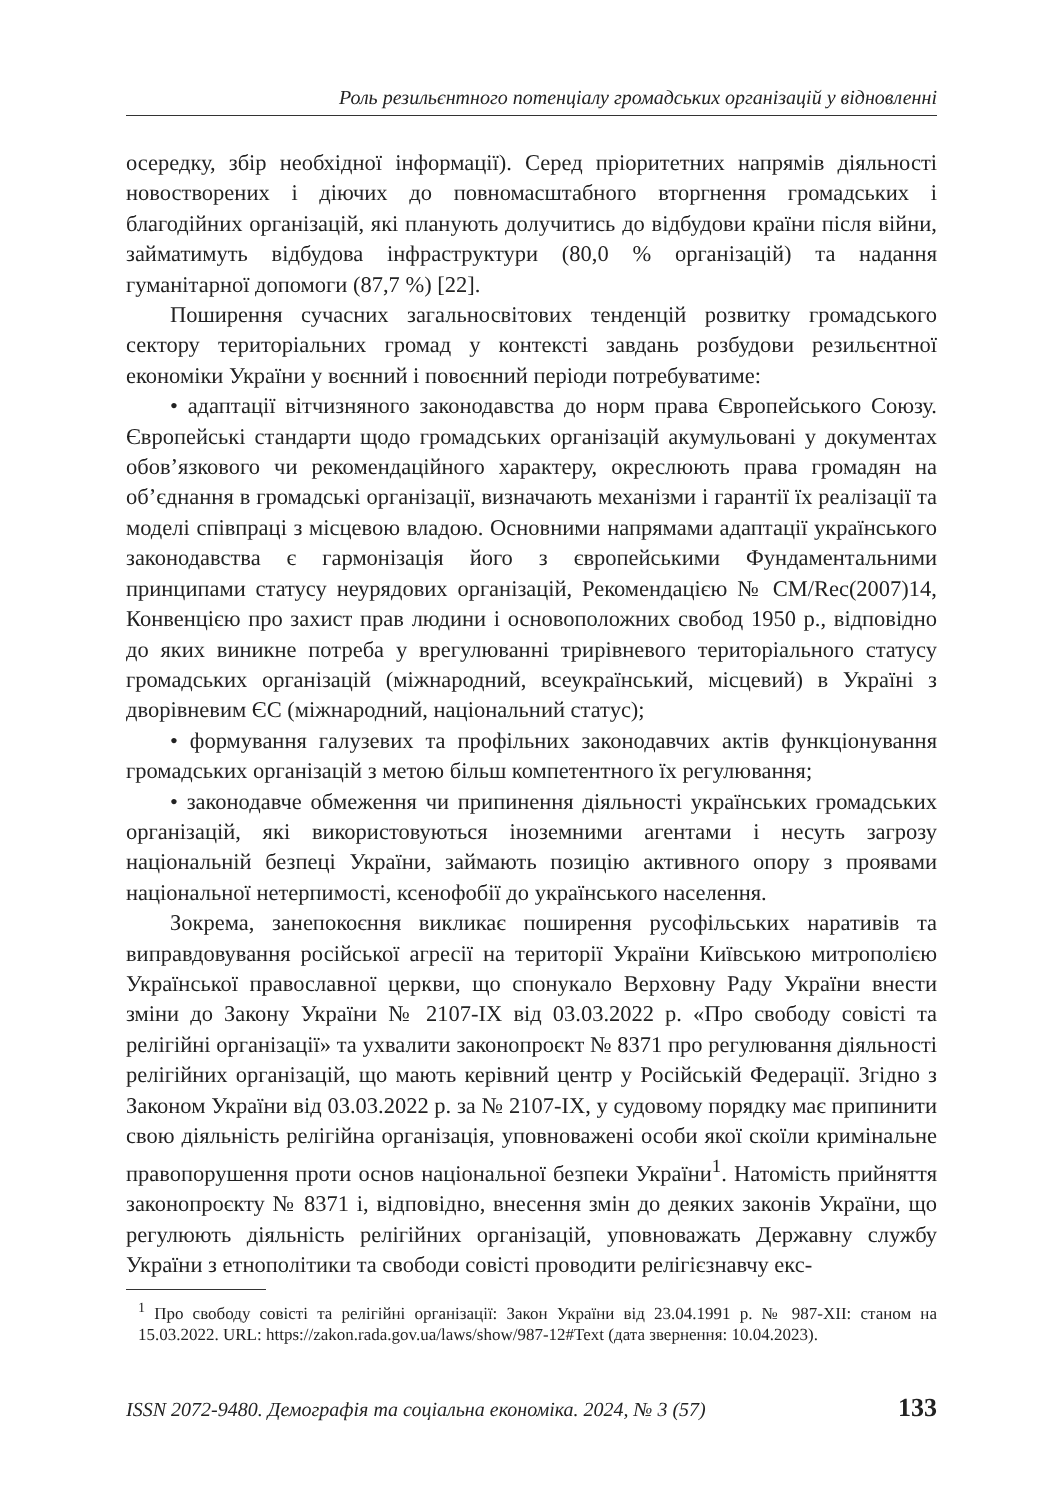Роль резильєнтного потенціалу громадських організацій у відновленні
осередку, збір необхідної інформації). Серед пріоритетних напрямів діяльності новостворених і діючих до повномасштабного вторгнення громадських і благодійних організацій, які планують долучитись до відбудови країни після війни, займатимуть відбудова інфраструктури (80,0 % організацій) та надання гуманітарної допомоги (87,7 %) [22].
Поширення сучасних загальносвітових тенденцій розвитку громадського сектору територіальних громад у контексті завдань розбудови резильєнтної економіки України у воєнний і повоєнний періоди потребуватиме:
• адаптації вітчизняного законодавства до норм права Європейського Союзу. Європейські стандарти щодо громадських організацій акумульовані у документах обов’язкового чи рекомендаційного характеру, окреслюють права громадян на об’єднання в громадські організації, визначають механізми і гарантії їх реалізації та моделі співпраці з місцевою владою. Основними напрямами адаптації українського законодавства є гармонізація його з європейськими Фундаментальними принципами статусу неурядових організацій, Рекомендацією № CM/Rec(2007)14, Конвенцією про захист прав людини і основоположних свобод 1950 р., відповідно до яких виникне потреба у врегулюванні трирівневого територіального статусу громадських організацій (міжнародний, всеукраїнський, місцевий) в Україні з дворівневим ЄС (міжнародний, національний статус);
• формування галузевих та профільних законодавчих актів функціонування громадських організацій з метою більш компетентного їх регулювання;
• законодавче обмеження чи припинення діяльності українських громадських організацій, які використовуються іноземними агентами і несуть загрозу національній безпеці України, займають позицію активного опору з проявами національної нетерпимості, ксенофобії до українського населення.
Зокрема, занепокоєння викликає поширення русофільських наративів та виправдовування російської агресії на території України Київською митрополією Української православної церкви, що спонукало Верховну Раду України внести зміни до Закону України № 2107-IX від 03.03.2022 р. «Про свободу совісті та релігійні організації» та ухвалити законопроєкт № 8371 про регулювання діяльності релігійних організацій, що мають керівний центр у Російській Федерації. Згідно з Законом України від 03.03.2022 р. за № 2107-IX, у судовому порядку має припинити свою діяльність релігійна організація, уповноважені особи якої скоїли кримінальне правопорушення проти основ національної безпеки України<sup>1</sup>. Натомість прийняття законопроєкту № 8371 і, відповідно, внесення змін до деяких законів України, що регулюють діяльність релігійних організацій, уповноважать Державну службу України з етнополітики та свободи совісті проводити релігієзнавчу екс-
<sup>1</sup> Про свободу совісті та релігійні організації: Закон України від 23.04.1991 р. № 987-XII: станом на 15.03.2022. URL: https://zakon.rada.gov.ua/laws/show/987-12#Text (дата звернення: 10.04.2023).
ISSN 2072-9480. Демографія та соціальна економіка. 2024, № 3 (57) 133